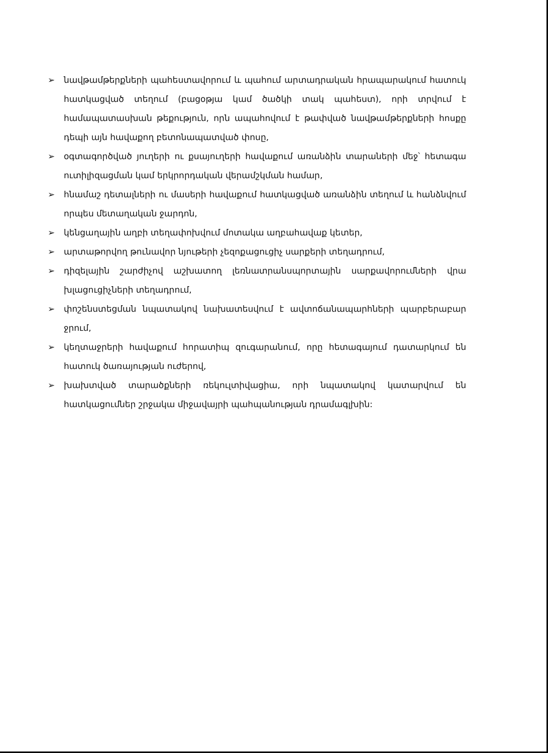➢ նավթամթերքների պահեստավորում և պահում արտադրական հրապարակում հատուկ հատկացված տեղում (բացօթյա կամ ծածկի տակ պահեստ), որի տրվում է համապատասխան թեքություն, որն ապահովում է թափված նավթամթերքների հոսքը դեպի այն հավաքող բետոնապատված փոսը,
➢ օգտագործված յուղերի ու քսայուղերի հավաքում առանձին տարաների մեջ՝ հետագա ուտիլիզացման կամ երկրորդական վերամշկման համար,
➢ հնամաշ դետալների ու մասերի հավաքում հատկացված առանձին տեղում և հանձնվում որպես մետաղական ջարդոն,
➢ կենցաղային աղբի տեղափոխվում մոտակա աղբահավաք կետեր,
➢ արտաթորվող թունավոր նյութերի չեզոքացուցիչ սարքերի տեղադրում,
➢ դիզելային շարժիչով աշխատող լեռնատրանսպորտային սարքավորումների վրա խլացուցիչների տեղադրում,
➢ փոշենստեցման նպատակով նախատեսվում է ավտոճանապարհների պարբերաբար ջրում,
➢ կեղտաջրերի հավաքում հորատիպ զուգարանում, որը հետագայում դատարկում են հատուկ ծառայության ուժերով,
➢ խախտված տարածքների ռեկուլտիվացիա, որի նպատակով կատարվում են հատկացումներ շրջակա միջավայրի պահպանության դրամագլխին: